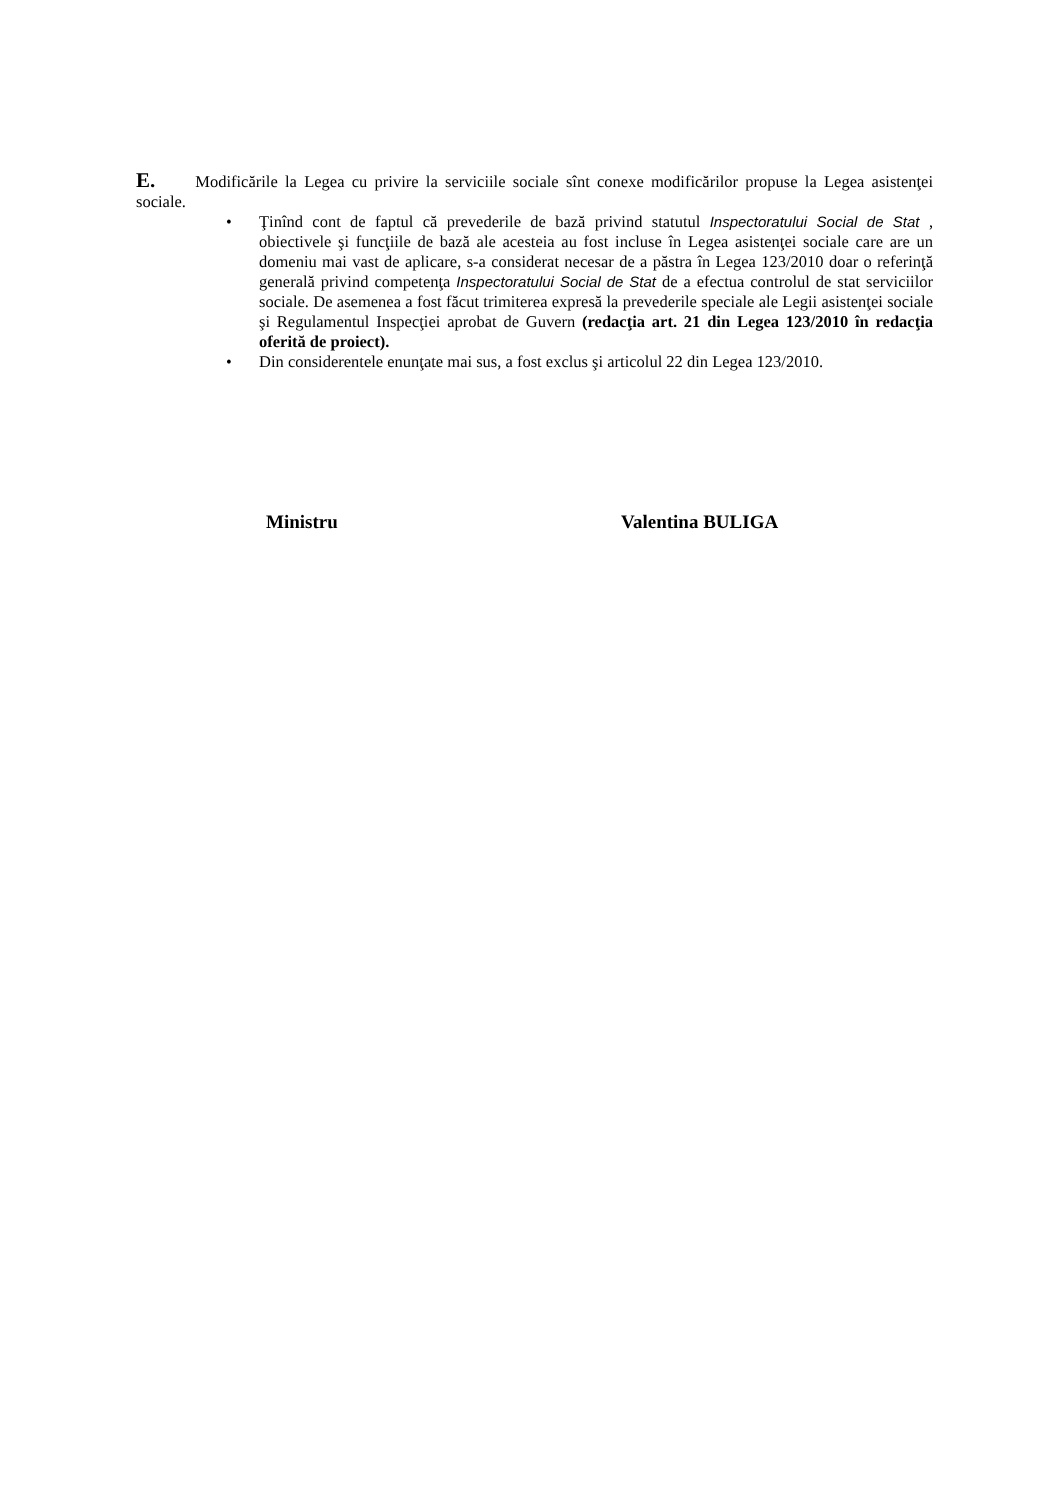E. Modificările la Legea cu privire la serviciile sociale sînt conexe modificărilor propuse la Legea asistenţei sociale.
• Ţinînd cont de faptul că prevederile de bază privind statutul Inspectoratului Social de Stat , obiectivele şi funcţiile de bază ale acesteia au fost incluse în Legea asistenţei sociale care are un domeniu mai vast de aplicare, s-a considerat necesar de a păstra în Legea 123/2010 doar o referinţă generală privind competenţa Inspectoratului Social de Stat de a efectua controlul de stat serviciilor sociale. De asemenea a fost făcut trimiterea expresă la prevederile speciale ale Legii asistenţei sociale şi Regulamentul Inspecţiei aprobat de Guvern (redacţia art. 21 din Legea 123/2010 în redacţia oferită de proiect).
• Din considerentele enunţate mai sus, a fost exclus şi articolul 22 din Legea 123/2010.
Ministru Valentina BULIGA